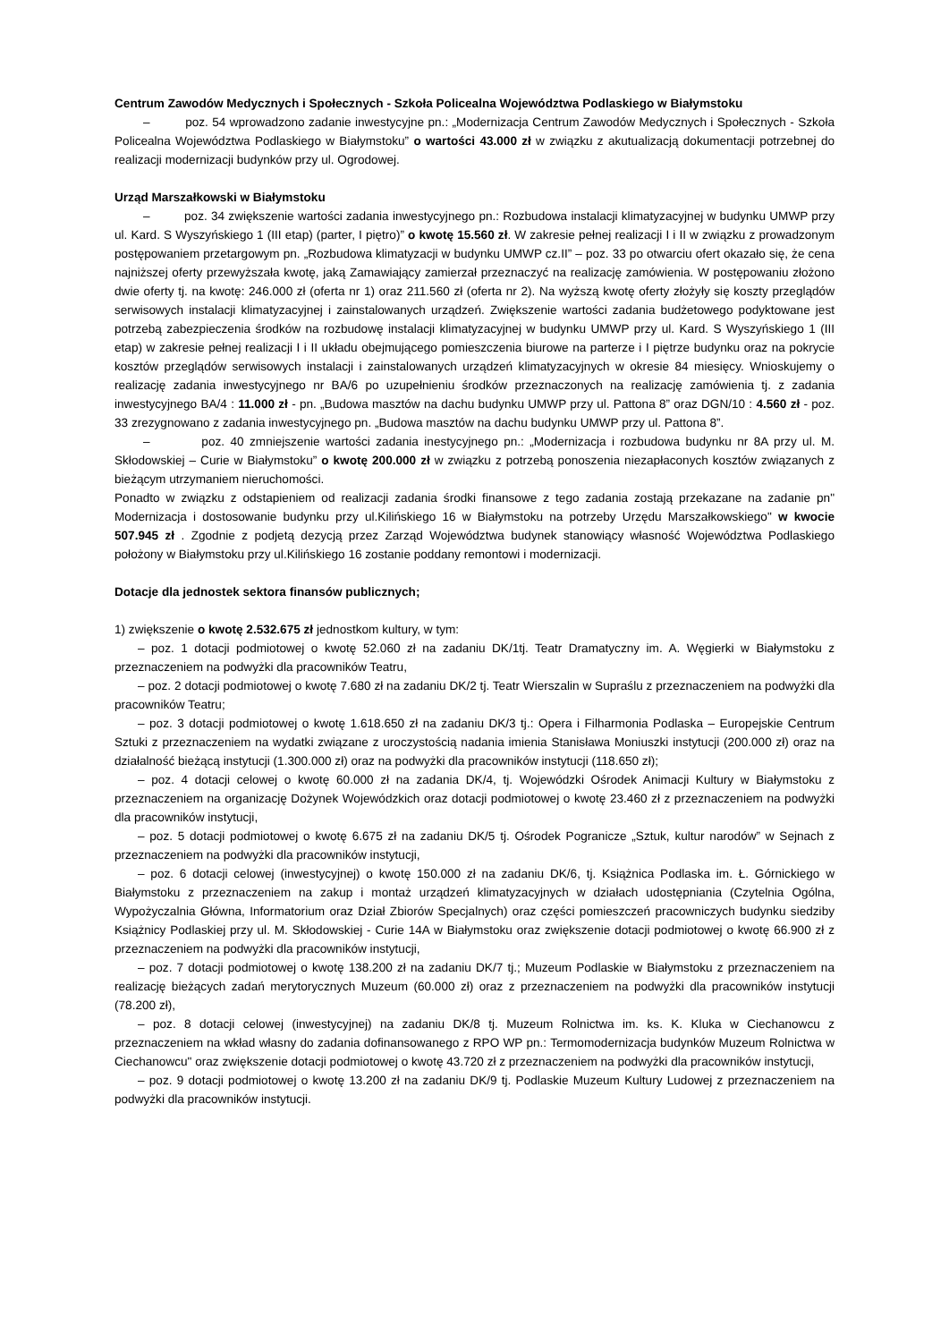Centrum Zawodów Medycznych i Społecznych - Szkoła Policealna Województwa Podlaskiego w Białymstoku
– poz. 54 wprowadzono zadanie inwestycyjne pn.: „Modernizacja Centrum Zawodów Medycznych i Społecznych - Szkoła Policealna Województwa Podlaskiego w Białymstoku” o wartości 43.000 zł w związku z akutualizacją dokumentacji potrzebnej do realizacji modernizacji budynków przy ul. Ogrodowej.
Urząd Marszałkowski w Białymstoku
– poz. 34 zwiększenie wartości zadania inwestycyjnego pn.: Rozbudowa instalacji klimatyzacyjnej w budynku UMWP przy ul. Kard. S Wyszyńskiego 1 (III etap) (parter, I piętro)” o kwotę 15.560 zł. W zakresie pełnej realizacji I i II w związku z prowadzonym postępowaniem przetargowym pn. „Rozbudowa klimatyzacji w budynku UMWP cz.II” – poz. 33 po otwarciu ofert okazało się, że cena najniższej oferty przewyższała kwotę, jaką Zamawiający zamierzał przeznaczyć na realizację zamówienia. W postępowaniu złożono dwie oferty tj. na kwotę: 246.000 zł (oferta nr 1) oraz 211.560 zł (oferta nr 2). Na wyższą kwotę oferty złożyły się koszty przeglądów serwisowych instalacji klimatyzacyjnej i zainstalowanych urządzeń. Zwiększenie wartości zadania budżetowego podyktowane jest potrzebą zabezpieczenia środków na rozbudowę instalacji klimatyzacyjnej w budynku UMWP przy ul. Kard. S Wyszyńskiego 1 (III etap) w zakresie pełnej realizacji I i II układu obejmującego pomieszczenia biurowe na parterze i I piętrze budynku oraz na pokrycie kosztów przeglądów serwisowych instalacji i zainstalowanych urządzeń klimatyzacyjnych w okresie 84 miesięcy. Wnioskujemy o realizację zadania inwestycyjnego nr BA/6 po uzupełnieniu środków przeznaczonych na realizację zamówienia tj. z zadania inwestycyjnego BA/4 : 11.000 zł - pn. „Budowa masztów na dachu budynku UMWP przy ul. Pattona 8” oraz DGN/10 : 4.560 zł - poz. 33 zrezygnowano z zadania inwestycyjnego pn. „Budowa masztów na dachu budynku UMWP przy ul. Pattona 8”.
– poz. 40 zmniejszenie wartości zadania inestycyjnego pn.: „Modernizacja i rozbudowa budynku nr 8A przy ul. M. Skłodowskiej – Curie w Białymstoku” o kwotę 200.000 zł w związku z potrzebą ponoszenia niezapłaconych kosztów związanych z bieżącym utrzymaniem nieruchomości.
Ponadto w związku z odstapieniem od realizacji zadania środki finansowe z tego zadania zostają przekazane na zadanie pn" Modernizacja i dostosowanie budynku przy ul.Kilińskiego 16 w Białymstoku na potrzeby Urzędu Marszałkowskiego" w kwocie 507.945 zł . Zgodnie z podjetą dezycją przez Zarząd Województwa budynek stanowiący własność Województwa Podlaskiego położony w Białymstoku przy ul.Kilińskiego 16 zostanie poddany remontowi i modernizacji.
Dotacje dla jednostek sektora finansów publicznych;
1) zwiększenie o kwotę 2.532.675 zł jednostkom kultury, w tym:
– poz. 1 dotacji podmiotowej o kwotę 52.060 zł na zadaniu DK/1tj. Teatr Dramatyczny im. A. Węgierki w Białymstoku z przeznaczeniem na podwyżki dla pracowników Teatru,
– poz. 2 dotacji podmiotowej o kwotę 7.680 zł na zadaniu DK/2 tj. Teatr Wierszalin w Supraślu z przeznaczeniem na podwyżki dla pracowników Teatru;
– poz. 3 dotacji podmiotowej o kwotę 1.618.650 zł na zadaniu DK/3 tj.: Opera i Filharmonia Podlaska – Europejskie Centrum Sztuki z przeznaczeniem na wydatki związane z uroczystością nadania imienia Stanisława Moniuszki instytucji (200.000 zł) oraz na działalność bieżącą instytucji (1.300.000 zł) oraz na podwyżki dla pracowników instytucji (118.650 zł);
– poz. 4 dotacji celowej o kwotę 60.000 zł na zadania DK/4, tj. Wojewódzki Ośrodek Animacji Kultury w Białymstoku z przeznaczeniem na organizację Dożynek Wojewódzkich oraz dotacji podmiotowej o kwotę 23.460 zł z przeznaczeniem na podwyżki dla pracowników instytucji,
– poz. 5 dotacji podmiotowej o kwotę 6.675 zł na zadaniu DK/5 tj. Ośrodek Pogranicze „Sztuk, kultur narodów” w Sejnach z przeznaczeniem na podwyżki dla pracowników instytucji,
– poz. 6 dotacji celowej (inwestycyjnej) o kwotę 150.000 zł na zadaniu DK/6, tj. Książnica Podlaska im. Ł. Górnickiego w Białymstoku z przeznaczeniem na zakup i montaż urządzeń klimatyzacyjnych w działach udostępniania (Czytelnia Ogólna, Wypożyczalnia Główna, Informatorium oraz Dział Zbiorów Specjalnych) oraz części pomieszczeń pracowniczych budynku siedziby Książnicy Podlaskiej przy ul. M. Skłodowskiej - Curie 14A w Białymstoku oraz zwiększenie dotacji podmiotowej o kwotę 66.900 zł z przeznaczeniem na podwyżki dla pracowników instytucji,
– poz. 7 dotacji podmiotowej o kwotę 138.200 zł na zadaniu DK/7 tj.; Muzeum Podlaskie w Białymstoku z przeznaczeniem na realizację bieżących zadań merytorycznych Muzeum (60.000 zł) oraz z przeznaczeniem na podwyżki dla pracowników instytucji (78.200 zł),
– poz. 8 dotacji celowej (inwestycyjnej) na zadaniu DK/8 tj. Muzeum Rolnictwa im. ks. K. Kluka w Ciechanowcu z przeznaczeniem na wkład własny do zadania dofinansowanego z RPO WP pn.: Termomodernizacja budynków Muzeum Rolnictwa w Ciechanowcu" oraz zwiększenie dotacji podmiotowej o kwotę 43.720 zł z przeznaczeniem na podwyżki dla pracowników instytucji,
– poz. 9 dotacji podmiotowej o kwotę 13.200 zł na zadaniu DK/9 tj. Podlaskie Muzeum Kultury Ludowej z przeznaczeniem na podwyżki dla pracowników instytucji.